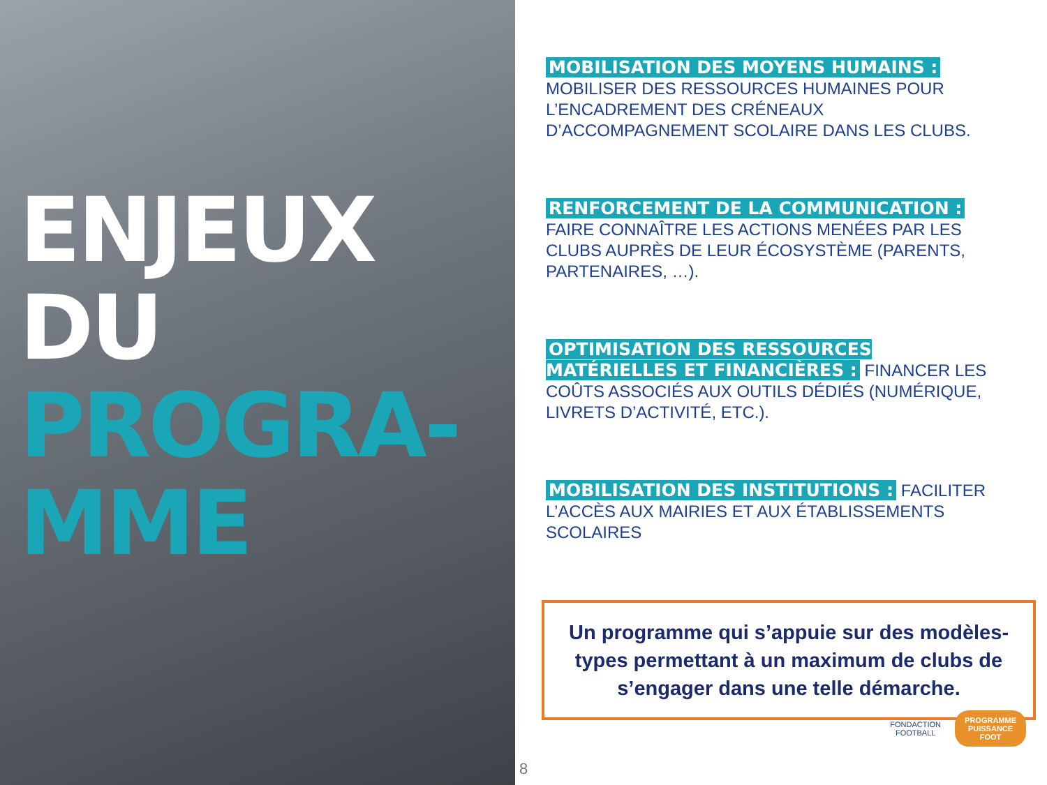ENJEUX
DU
PROGRA-
MME
MOBILISATION DES MOYENS HUMAINS : MOBILISER DES RESSOURCES HUMAINES POUR L’ENCADREMENT DES CRÉNEAUX D’ACCOMPAGNEMENT SCOLAIRE DANS LES CLUBS.
RENFORCEMENT DE LA COMMUNICATION : FAIRE CONNAÎTRE LES ACTIONS MENÉES PAR LES CLUBS AUPRÈS DE LEUR ÉCOSYSTÈME (PARENTS, PARTENAIRES, …).
OPTIMISATION DES RESSOURCES MATÉRIELLES ET FINANCIÈRES : FINANCER LES COÛTS ASSOCIÉS AUX OUTILS DÉDIÉS (NUMÉRIQUE, LIVRETS D’ACTIVITÉ, ETC.).
MOBILISATION DES INSTITUTIONS : FACILITER L’ACCÈS AUX MAIRIES ET AUX ÉTABLISSEMENTS SCOLAIRES
Un programme qui s’appuie sur des modèles-types permettant à un maximum de clubs de s’engager dans une telle démarche.
8
FONDACTION
FOOTBALL
PROGRAMME
PUISSANCE
FOOT